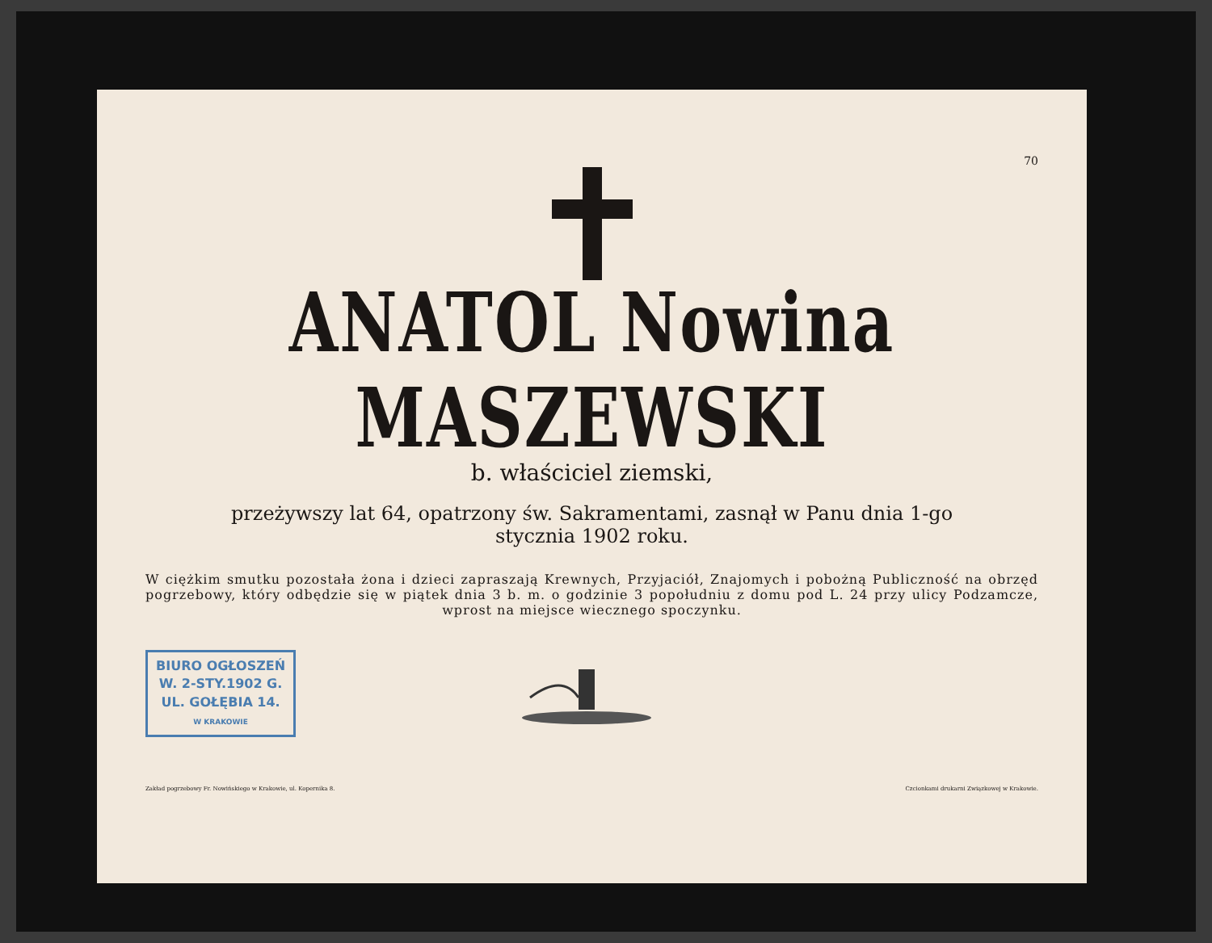70
ANATOL Nowina MASZEWSKI
b. właściciel ziemski,
przeżywszy lat 64, opatrzony św. Sakramentami, zasnął w Panu dnia 1-go
stycznia 1902 roku.
W ciężkim smutku pozostała żona i dzieci zapraszają Krewnych, Przyjaciół, Znajomych i pobożną Publiczność na obrzęd pogrzebowy, który odbędzie się w piątek dnia 3 b. m. o godzinie 3 popołudniu z domu pod L. 24 przy ulicy Podzamcze, wprost na miejsce wiecznego spoczynku.
BIURO OGŁOSZEŃ
W. 2-STY.1902 G.
UL. GOŁĘBIA 14.
W KRAKOWIE
Zakład pogrzebowy Fr. Nowińskiego w Krakowie, ul. Kopernika 8. Czcionkami drukarni Związkowej w Krakowie.